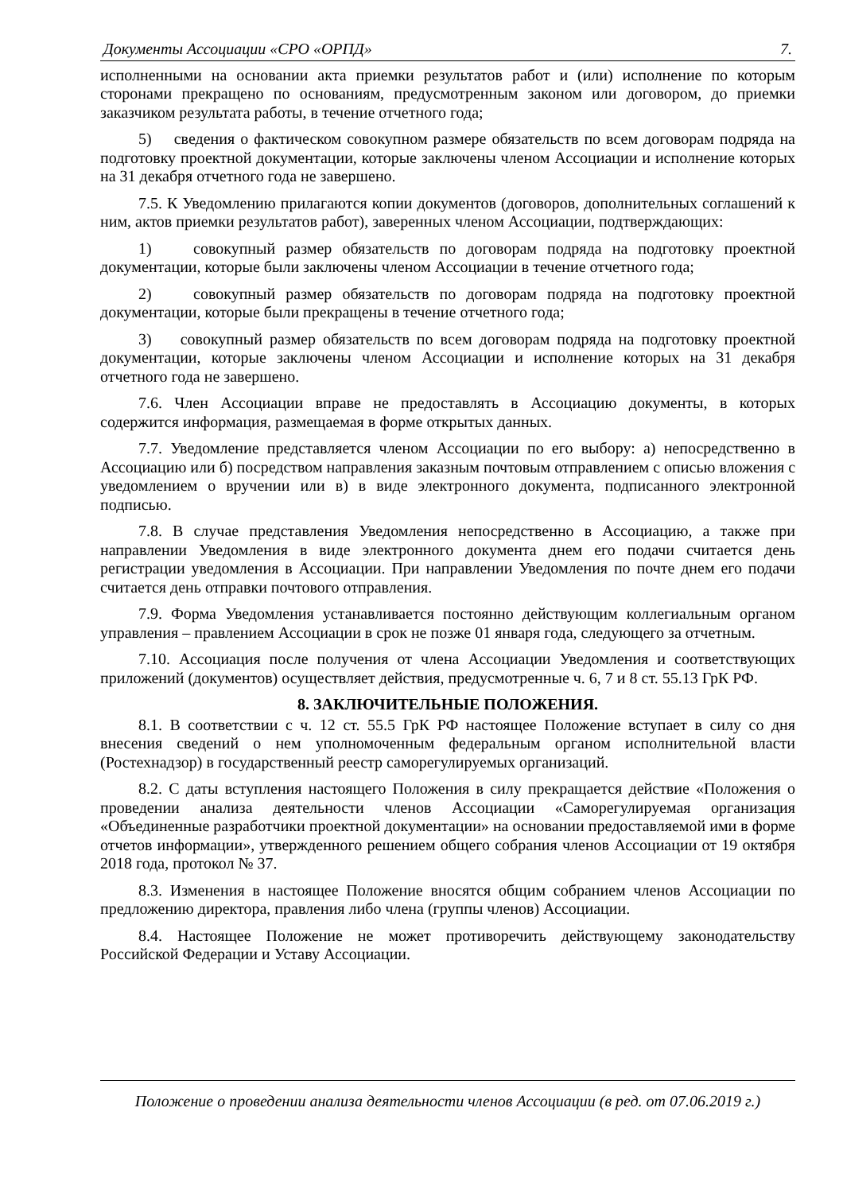Документы Ассоциации «СРО «ОРПД» 7.
исполненными на основании акта приемки результатов работ и (или) исполнение по которым сторонами прекращено по основаниям, предусмотренным законом или договором, до приемки заказчиком результата работы, в течение отчетного года;
5) сведения о фактическом совокупном размере обязательств по всем договорам подряда на подготовку проектной документации, которые заключены членом Ассоциации и исполнение которых на 31 декабря отчетного года не завершено.
7.5. К Уведомлению прилагаются копии документов (договоров, дополнительных соглашений к ним, актов приемки результатов работ), заверенных членом Ассоциации, подтверждающих:
1) совокупный размер обязательств по договорам подряда на подготовку проектной документации, которые были заключены членом Ассоциации в течение отчетного года;
2) совокупный размер обязательств по договорам подряда на подготовку проектной документации, которые были прекращены в течение отчетного года;
3) совокупный размер обязательств по всем договорам подряда на подготовку проектной документации, которые заключены членом Ассоциации и исполнение которых на 31 декабря отчетного года не завершено.
7.6. Член Ассоциации вправе не предоставлять в Ассоциацию документы, в которых содержится информация, размещаемая в форме открытых данных.
7.7. Уведомление представляется членом Ассоциации по его выбору: а) непосредственно в Ассоциацию или б) посредством направления заказным почтовым отправлением с описью вложения с уведомлением о вручении или в) в виде электронного документа, подписанного электронной подписью.
7.8. В случае представления Уведомления непосредственно в Ассоциацию, а также при направлении Уведомления в виде электронного документа днем его подачи считается день регистрации уведомления в Ассоциации. При направлении Уведомления по почте днем его подачи считается день отправки почтового отправления.
7.9. Форма Уведомления устанавливается постоянно действующим коллегиальным органом управления – правлением Ассоциации в срок не позже 01 января года, следующего за отчетным.
7.10. Ассоциация после получения от члена Ассоциации Уведомления и соответствующих приложений (документов) осуществляет действия, предусмотренные ч. 6, 7 и 8 ст. 55.13 ГрК РФ.
8. ЗАКЛЮЧИТЕЛЬНЫЕ ПОЛОЖЕНИЯ.
8.1. В соответствии с ч. 12 ст. 55.5 ГрК РФ настоящее Положение вступает в силу со дня внесения сведений о нем уполномоченным федеральным органом исполнительной власти (Ростехнадзор) в государственный реестр саморегулируемых организаций.
8.2. С даты вступления настоящего Положения в силу прекращается действие «Положения о проведении анализа деятельности членов Ассоциации «Саморегулируемая организация «Объединенные разработчики проектной документации» на основании предоставляемой ими в форме отчетов информации», утвержденного решением общего собрания членов Ассоциации от 19 октября 2018 года, протокол № 37.
8.3. Изменения в настоящее Положение вносятся общим собранием членов Ассоциации по предложению директора, правления либо члена (группы членов) Ассоциации.
8.4. Настоящее Положение не может противоречить действующему законодательству Российской Федерации и Уставу Ассоциации.
Положение о проведении анализа деятельности членов Ассоциации (в ред. от 07.06.2019 г.)